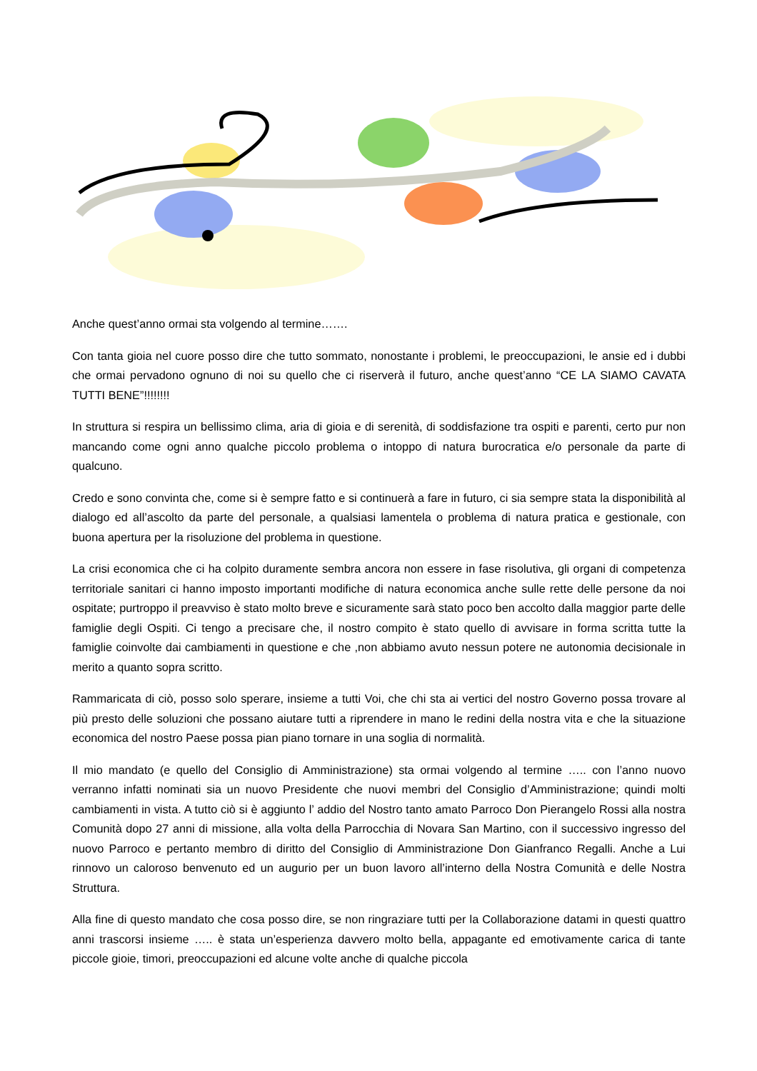Anche quest’anno ormai sta volgendo al termine…….
Con tanta gioia nel cuore posso dire che tutto sommato, nonostante i problemi, le preoccupazioni, le ansie ed i dubbi che ormai pervadono ognuno di noi su quello che ci riserverà il futuro, anche quest’anno “CE LA SIAMO CAVATA TUTTI BENE”!!!!!!!!
In struttura si respira un bellissimo clima, aria di gioia e di serenità, di soddisfazione tra ospiti e parenti, certo pur non mancando come ogni anno qualche piccolo problema o intoppo di natura burocratica e/o personale da parte di qualcuno.
Credo e sono convinta che, come si è sempre fatto e si continuerà a fare in futuro, ci sia sempre stata la disponibilità al dialogo ed all’ascolto da parte del personale, a qualsiasi lamentela o problema di natura pratica e gestionale, con buona apertura per la risoluzione del problema in questione.
La crisi economica che ci ha colpito duramente sembra ancora non essere in fase risolutiva, gli organi di competenza territoriale sanitari ci hanno imposto importanti modifiche di natura economica anche sulle rette delle persone da noi ospitate; purtroppo il preavviso è stato molto breve e sicuramente sarà stato poco ben accolto dalla maggior parte delle famiglie degli Ospiti. Ci tengo a precisare che, il nostro compito è stato quello di avvisare in forma scritta tutte la famiglie coinvolte dai cambiamenti in questione e che ,non abbiamo avuto nessun potere ne autonomia decisionale in merito a quanto sopra scritto.
Rammaricata di ciò, posso solo sperare, insieme a tutti Voi, che chi sta ai vertici del nostro Governo possa trovare al più presto delle soluzioni che possano aiutare tutti a riprendere in mano le redini della nostra vita e che la situazione economica del nostro Paese possa pian piano tornare in una soglia di normalità.
Il mio mandato (e quello del Consiglio di Amministrazione) sta ormai volgendo al termine ….. con l’anno nuovo verranno infatti nominati sia un nuovo Presidente che nuovi membri del Consiglio d’Amministrazione; quindi molti cambiamenti in vista. A tutto ciò si è aggiunto l’ addio del Nostro tanto amato Parroco Don Pierangelo Rossi alla nostra Comunità dopo 27 anni di missione, alla volta della Parrocchia di Novara San Martino, con il successivo ingresso del nuovo Parroco e pertanto membro di diritto del Consiglio di Amministrazione Don Gianfranco Regalli. Anche a Lui rinnovo un caloroso benvenuto ed un augurio per un buon lavoro all’interno della Nostra Comunità e delle Nostra Struttura.
Alla fine di questo mandato che cosa posso dire, se non ringraziare tutti per la Collaborazione datami in questi quattro anni trascorsi insieme ….. è stata un’esperienza davvero molto bella, appagante ed emotivamente carica di tante piccole gioie, timori, preoccupazioni ed alcune volte anche di qualche piccola